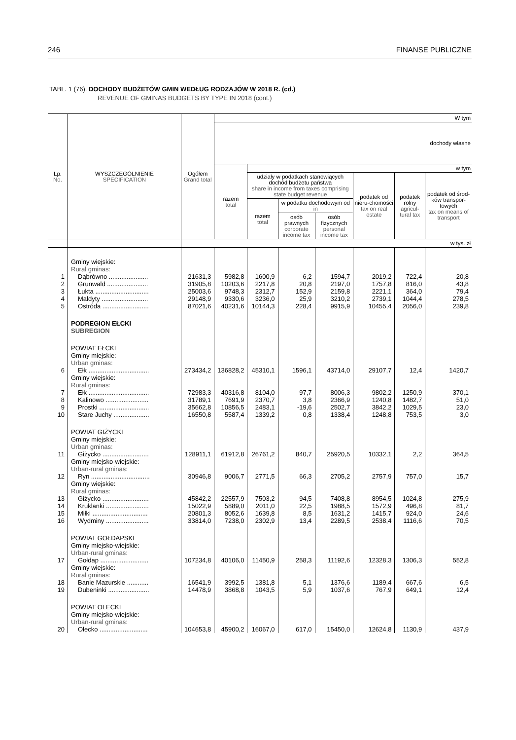246 FINANSE PUBLICZNE
TABL. 1 (76). DOCHODY BUDŻETÓW GMIN WEDŁUG RODZAJÓW W 2018 R. (cd.)
REVENUE OF GMINAS BUDGETS BY TYPE IN 2018 (cont.)
| Lp. No. | WYSZCZEGÓLNIENIE SPECIFICATION | Ogółem Grand total | W tym | | | | | | |
| --- | --- | --- | --- | --- | --- | --- | --- | --- | --- |
| | | | dochody własne | | | | | | |
| | | | razem total | w tym | | | | | |
| | | | | udziały w podatkach stanowiących dochód budżetu państwa share in income from taxes comprising state budget revenue | | | podatek od nieru-chomości tax on real estate | podatek rolny agricul-tural tax | podatek od środ-ków transpor-towych tax on means of transport |
| | | | | razem total | w podatku dochodowym od in | | | | |
| | | | | | osób prawnych corporate income tax | osób fizycznych personal income tax | | | |
| | | w tys. zł | | | | | | | |
| | Gminy wiejskie: Rural gminas: | | | | | | | | |
| 1 | Dąbrówno ...................... | 21631,3 | 5982,8 | 1600,9 | 6,2 | 1594,7 | 2019,2 | 722,4 | 20,8 |
| 2 | Grunwald ....................... | 31905,8 | 10203,6 | 2217,8 | 20,8 | 2197,0 | 1757,8 | 816,0 | 43,8 |
| 3 | Łukta .............................. | 25003,6 | 9748,3 | 2312,7 | 152,9 | 2159,8 | 2221,1 | 364,0 | 79,4 |
| 4 | Małdyty .......................... | 29148,9 | 9330,6 | 3236,0 | 25,9 | 3210,2 | 2739,1 | 1044,4 | 278,5 |
| 5 | Ostróda .......................... | 87021,6 | 40231,6 | 10144,3 | 228,4 | 9915,9 | 10455,4 | 2056,0 | 239,8 |
| | PODREGION EŁCKI SUBREGION | | | | | | | | |
| | POWIAT EŁCKI Gminy miejskie: Urban gminas: | | | | | | | | |
| 6 | Ełk .................................. | 273434,2 | 136828,2 | 45310,1 | 1596,1 | 43714,0 | 29107,7 | 12,4 | 1420,7 |
| | Gminy wiejskie: Rural gminas: | | | | | | | | |
| 7 | Ełk .................................. | 72983,3 | 40316,8 | 8104,0 | 97,7 | 8006,3 | 9802,2 | 1250,9 | 370,1 |
| 8 | Kalinowo ........................ | 31789,1 | 7691,9 | 2370,7 | 3,8 | 2366,9 | 1240,8 | 1482,7 | 51,0 |
| 9 | Prostki ............................ | 35662,8 | 10856,5 | 2483,1 | -19,6 | 2502,7 | 3842,2 | 1029,5 | 23,0 |
| 10 | Stare Juchy .................... | 16550,8 | 5587,4 | 1339,2 | 0,8 | 1338,4 | 1248,8 | 753,5 | 3,0 |
| | POWIAT GIŻYCKI Gminy miejskie: Urban gminas: | | | | | | | | |
| 11 | Giżycko .......................... | 128911,1 | 61912,8 | 26761,2 | 840,7 | 25920,5 | 10332,1 | 2,2 | 364,5 |
| | Gminy miejsko-wiejskie: Urban-rural gminas: | | | | | | | | |
| 12 | Ryn ................................. | 30946,8 | 9006,7 | 2771,5 | 66,3 | 2705,2 | 2757,9 | 757,0 | 15,7 |
| | Gminy wiejskie: Rural gminas: | | | | | | | | |
| 13 | Giżycko .......................... | 45842,2 | 22557,9 | 7503,2 | 94,5 | 7408,8 | 8954,5 | 1024,8 | 275,9 |
| 14 | Kruklanki ........................ | 15022,9 | 5889,0 | 2011,0 | 22,5 | 1988,5 | 1572,9 | 496,8 | 81,7 |
| 15 | Miłki ............................... | 20801,3 | 8052,6 | 1639,8 | 8,5 | 1631,2 | 1415,7 | 924,0 | 24,6 |
| 16 | Wydminy ........................ | 33814,0 | 7238,0 | 2302,9 | 13,4 | 2289,5 | 2538,4 | 1116,6 | 70,5 |
| | POWIAT GOŁDAPSKI Gminy miejsko-wiejskie: Urban-rural gminas: | | | | | | | | |
| 17 | Gołdap ........................... | 107234,8 | 40106,0 | 11450,9 | 258,3 | 11192,6 | 12328,3 | 1306,3 | 552,8 |
| | Gminy wiejskie: Rural gminas: | | | | | | | | |
| 18 | Banie Mazurskie ............ | 16541,9 | 3992,5 | 1381,8 | 5,1 | 1376,6 | 1189,4 | 667,6 | 6,5 |
| 19 | Dubeninki ....................... | 14478,9 | 3868,8 | 1043,5 | 5,9 | 1037,6 | 767,9 | 649,1 | 12,4 |
| | POWIAT OLECKI Gminy miejsko-wiejskie: Urban-rural gminas: | | | | | | | | |
| 20 | Olecko ........................... | 104653,8 | 45900,2 | 16067,0 | 617,0 | 15450,0 | 12624,8 | 1130,9 | 437,9 |